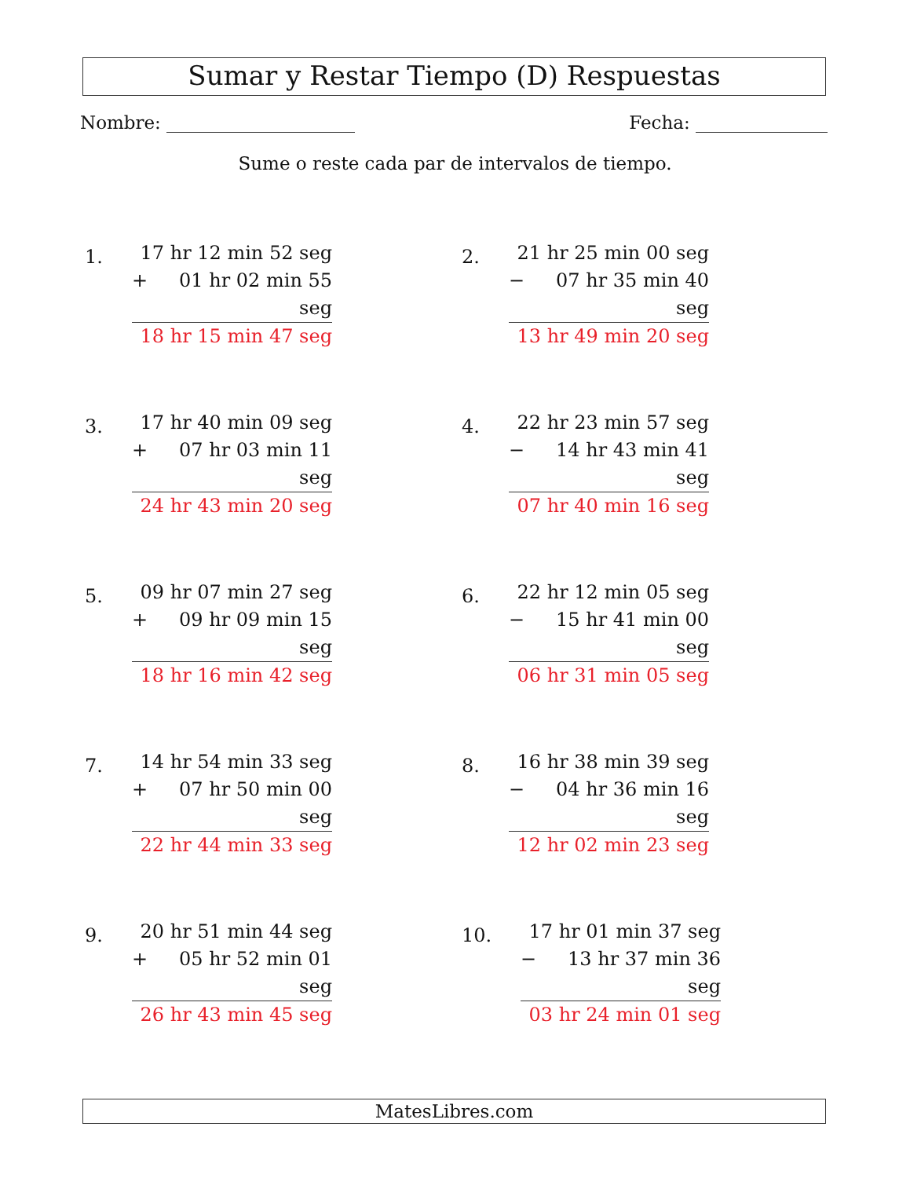Sumar y Restar Tiempo (D) Respuestas
Nombre: Fecha:
Sume o reste cada par de intervalos de tiempo.
1.
17 hr 12 min 52 seg
+ 01 hr 02 min 55 seg
18 hr 15 min 47 seg
2.
21 hr 25 min 00 seg
− 07 hr 35 min 40 seg
13 hr 49 min 20 seg
3.
17 hr 40 min 09 seg
+ 07 hr 03 min 11 seg
24 hr 43 min 20 seg
4.
22 hr 23 min 57 seg
− 14 hr 43 min 41 seg
07 hr 40 min 16 seg
5.
09 hr 07 min 27 seg
+ 09 hr 09 min 15 seg
18 hr 16 min 42 seg
6.
22 hr 12 min 05 seg
− 15 hr 41 min 00 seg
06 hr 31 min 05 seg
7.
14 hr 54 min 33 seg
+ 07 hr 50 min 00 seg
22 hr 44 min 33 seg
8.
16 hr 38 min 39 seg
− 04 hr 36 min 16 seg
12 hr 02 min 23 seg
9.
20 hr 51 min 44 seg
+ 05 hr 52 min 01 seg
26 hr 43 min 45 seg
10.
17 hr 01 min 37 seg
− 13 hr 37 min 36 seg
03 hr 24 min 01 seg
MatesLibres.com